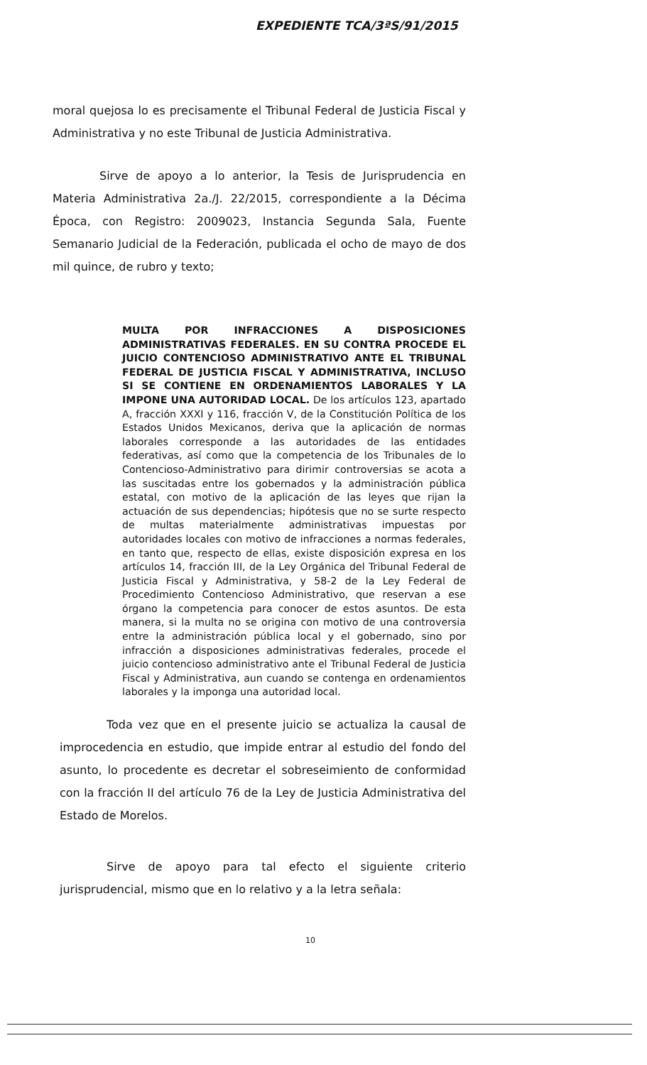EXPEDIENTE TCA/3ªS/91/2015
moral quejosa lo es precisamente el Tribunal Federal de Justicia Fiscal y Administrativa y no este Tribunal de Justicia Administrativa.
Sirve de apoyo a lo anterior, la Tesis de Jurisprudencia en Materia Administrativa 2a./J. 22/2015, correspondiente a la Décima Época, con Registro: 2009023, Instancia Segunda Sala, Fuente Semanario Judicial de la Federación, publicada el ocho de mayo de dos mil quince, de rubro y texto;
MULTA POR INFRACCIONES A DISPOSICIONES ADMINISTRATIVAS FEDERALES. EN SU CONTRA PROCEDE EL JUICIO CONTENCIOSO ADMINISTRATIVO ANTE EL TRIBUNAL FEDERAL DE JUSTICIA FISCAL Y ADMINISTRATIVA, INCLUSO SI SE CONTIENE EN ORDENAMIENTOS LABORALES Y LA IMPONE UNA AUTORIDAD LOCAL. De los artículos 123, apartado A, fracción XXXI y 116, fracción V, de la Constitución Política de los Estados Unidos Mexicanos, deriva que la aplicación de normas laborales corresponde a las autoridades de las entidades federativas, así como que la competencia de los Tribunales de lo Contencioso-Administrativo para dirimir controversias se acota a las suscitadas entre los gobernados y la administración pública estatal, con motivo de la aplicación de las leyes que rijan la actuación de sus dependencias; hipótesis que no se surte respecto de multas materialmente administrativas impuestas por autoridades locales con motivo de infracciones a normas federales, en tanto que, respecto de ellas, existe disposición expresa en los artículos 14, fracción III, de la Ley Orgánica del Tribunal Federal de Justicia Fiscal y Administrativa, y 58-2 de la Ley Federal de Procedimiento Contencioso Administrativo, que reservan a ese órgano la competencia para conocer de estos asuntos. De esta manera, si la multa no se origina con motivo de una controversia entre la administración pública local y el gobernado, sino por infracción a disposiciones administrativas federales, procede el juicio contencioso administrativo ante el Tribunal Federal de Justicia Fiscal y Administrativa, aun cuando se contenga en ordenamientos laborales y la imponga una autoridad local.
Toda vez que en el presente juicio se actualiza la causal de improcedencia en estudio, que impide entrar al estudio del fondo del asunto, lo procedente es decretar el sobreseimiento de conformidad con la fracción II del artículo 76 de la Ley de Justicia Administrativa del Estado de Morelos.
Sirve de apoyo para tal efecto el siguiente criterio jurisprudencial, mismo que en lo relativo y a la letra señala:
10